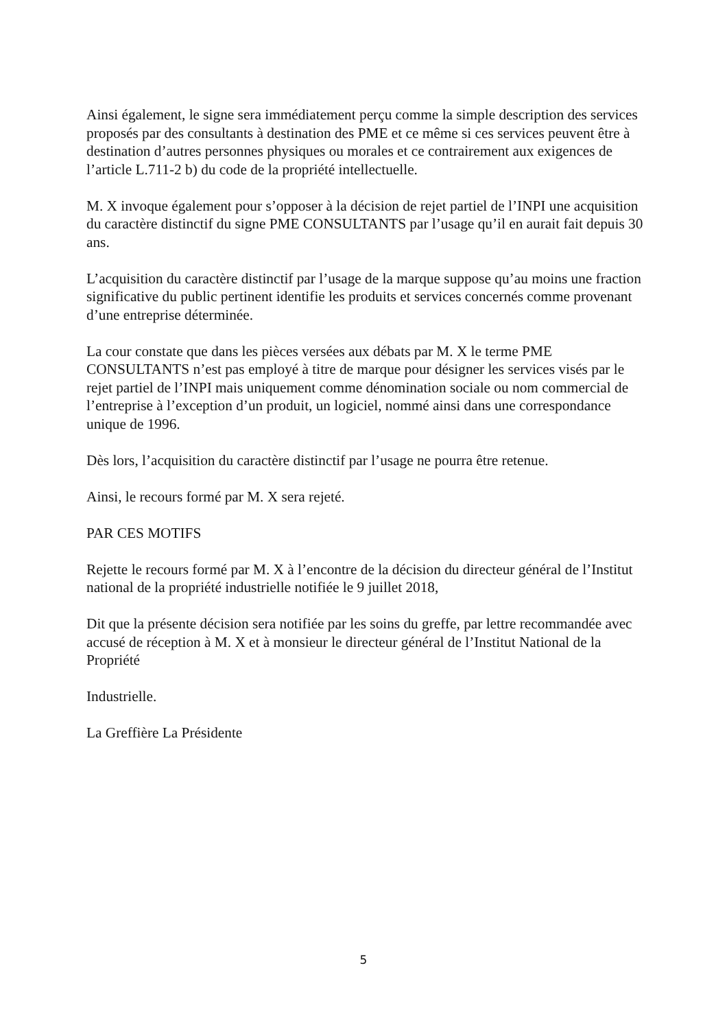Ainsi également, le signe sera immédiatement perçu comme la simple description des services proposés par des consultants à destination des PME et ce même si ces services peuvent être à destination d’autres personnes physiques ou morales et ce contrairement aux exigences de l’article L.711-2 b) du code de la propriété intellectuelle.
M. X invoque également pour s’opposer à la décision de rejet partiel de l’INPI une acquisition du caractère distinctif du signe PME CONSULTANTS par l’usage qu’il en aurait fait depuis 30 ans.
L’acquisition du caractère distinctif par l’usage de la marque suppose qu’au moins une fraction significative du public pertinent identifie les produits et services concernés comme provenant d’une entreprise déterminée.
La cour constate que dans les pièces versées aux débats par M. X le terme PME CONSULTANTS n’est pas employé à titre de marque pour désigner les services visés par le rejet partiel de l’INPI mais uniquement comme dénomination sociale ou nom commercial de l’entreprise à l’exception d’un produit, un logiciel, nommé ainsi dans une correspondance unique de 1996.
Dès lors, l’acquisition du caractère distinctif par l’usage ne pourra être retenue.
Ainsi, le recours formé par M. X sera rejeté.
PAR CES MOTIFS
Rejette le recours formé par M. X à l’encontre de la décision du directeur général de l’Institut national de la propriété industrielle notifiée le 9 juillet 2018,
Dit que la présente décision sera notifiée par les soins du greffe, par lettre recommandée avec accusé de réception à M. X et à monsieur le directeur général de l’Institut National de la Propriété
Industrielle.
La Greffière La Présidente
5